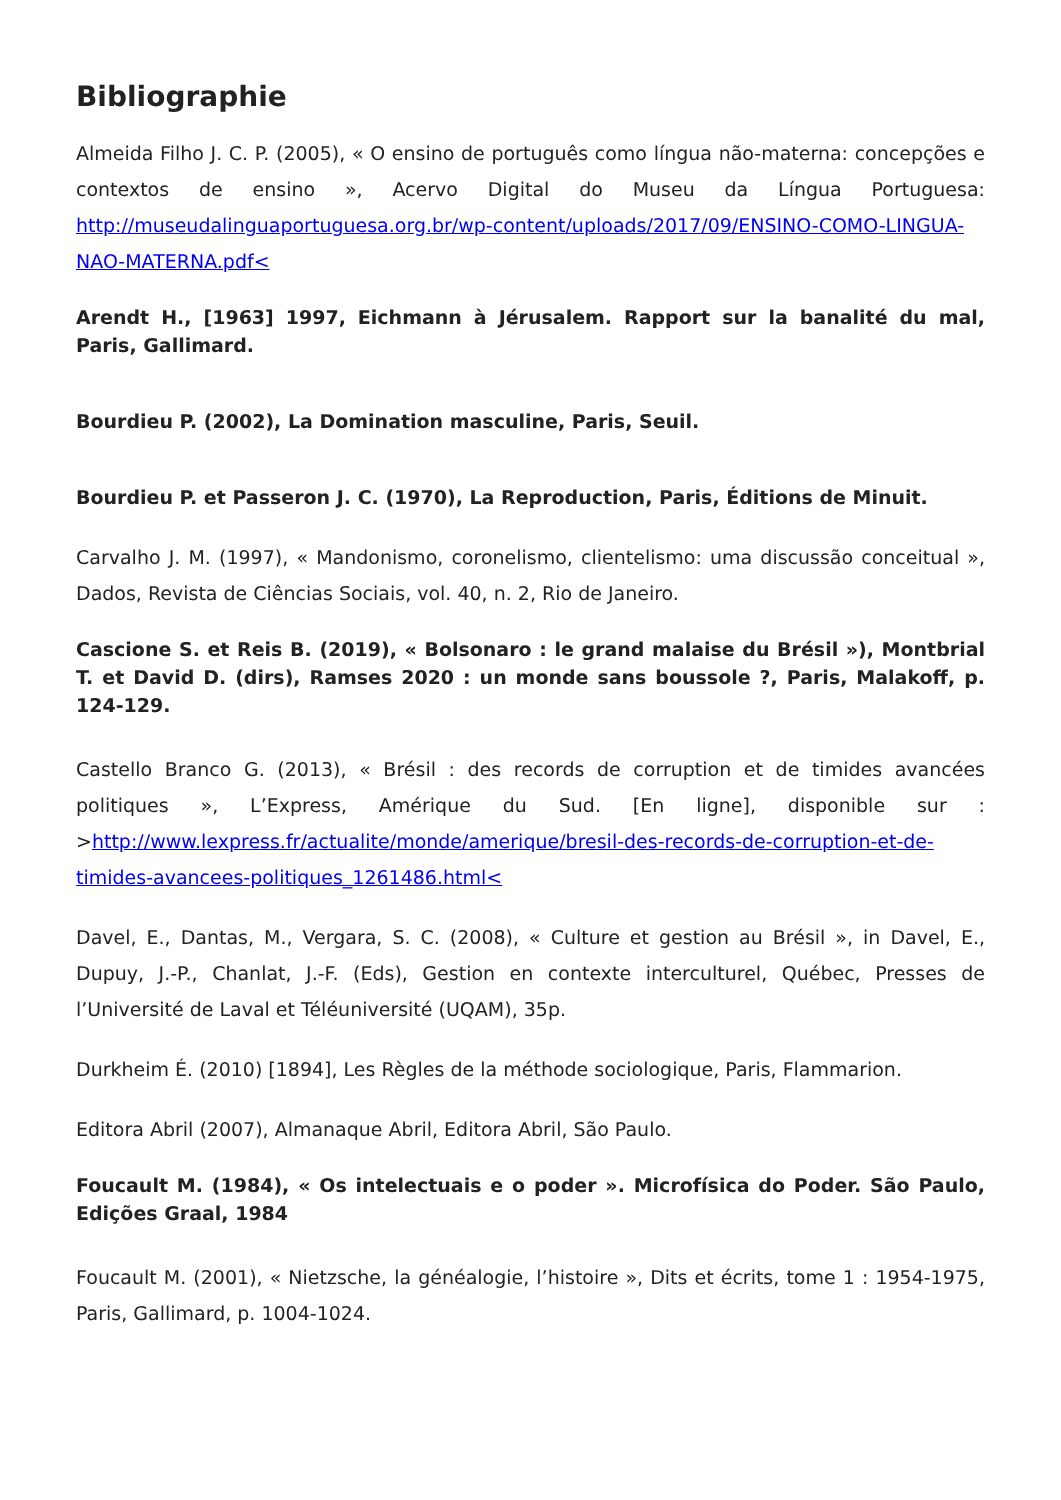Bibliographie
Almeida Filho J. C. P. (2005), « O ensino de português como língua não-materna: concepções e contextos de ensino », Acervo Digital do Museu da Língua Portuguesa: http://museudalinguaportuguesa.org.br/wp-content/uploads/2017/09/ENSINO-COMO-LINGUA-NAO-MATERNA.pdf<
Arendt H., [1963] 1997, Eichmann à Jérusalem. Rapport sur la banalité du mal, Paris, Gallimard.
Bourdieu P. (2002), La Domination masculine, Paris, Seuil.
Bourdieu P. et Passeron J. C. (1970), La Reproduction, Paris, Éditions de Minuit.
Carvalho J. M. (1997), « Mandonismo, coronelismo, clientelismo: uma discussão conceitual », Dados, Revista de Ciências Sociais, vol. 40, n. 2, Rio de Janeiro.
Cascione S. et Reis B. (2019), « Bolsonaro : le grand malaise du Brésil »), Montbrial T. et David D. (dirs), Ramses 2020 : un monde sans boussole ?, Paris, Malakoff, p. 124-129.
Castello Branco G. (2013), « Brésil : des records de corruption et de timides avancées politiques », L’Express, Amérique du Sud. [En ligne], disponible sur : >http://www.lexpress.fr/actualite/monde/amerique/bresil-des-records-de-corruption-et-de-timides-avancees-politiques_1261486.html<
Davel, E., Dantas, M., Vergara, S. C. (2008), « Culture et gestion au Brésil », in Davel, E., Dupuy, J.-P., Chanlat, J.-F. (Eds), Gestion en contexte interculturel, Québec, Presses de l’Université de Laval et Téléuniversité (UQAM), 35p.
Durkheim É. (2010) [1894], Les Règles de la méthode sociologique, Paris, Flammarion.
Editora Abril (2007), Almanaque Abril, Editora Abril, São Paulo.
Foucault M. (1984), « Os intelectuais e o poder ». Microfísica do Poder. São Paulo, Edições Graal, 1984
Foucault M. (2001), « Nietzsche, la généalogie, l’histoire », Dits et écrits, tome 1 : 1954-1975, Paris, Gallimard, p. 1004-1024.